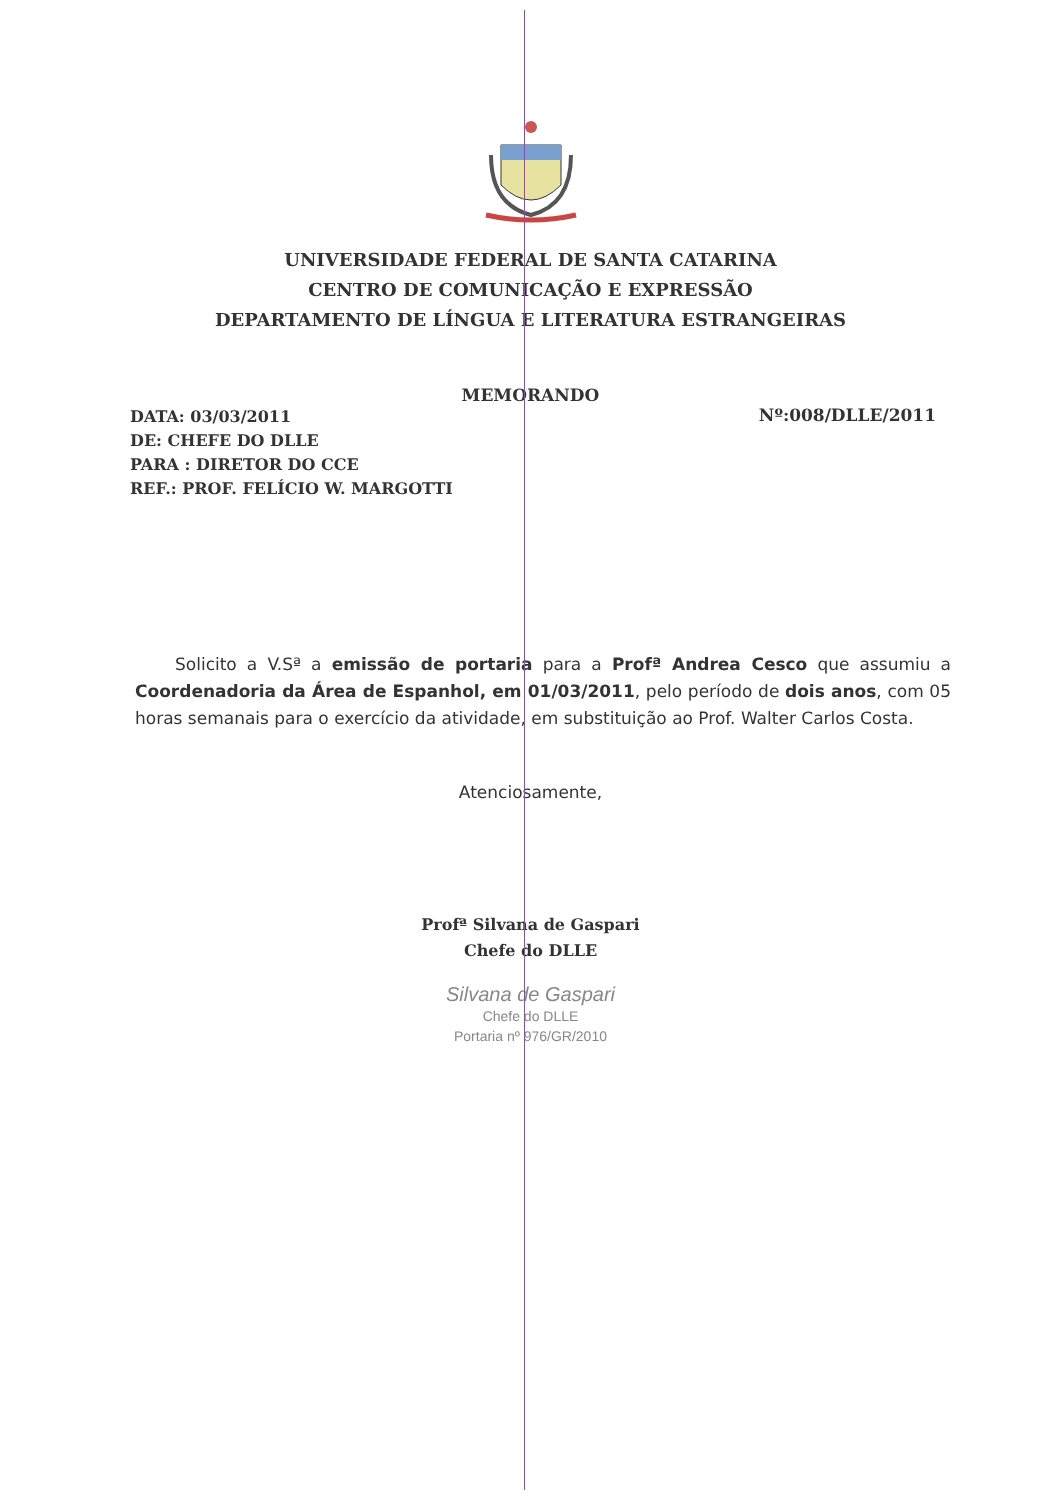UNIVERSIDADE FEDERAL DE SANTA CATARINA
CENTRO DE COMUNICAÇÃO E EXPRESSÃO
DEPARTAMENTO DE LÍNGUA E LITERATURA ESTRANGEIRAS
MEMORANDO
DATA: 03/03/2011
DE: CHEFE DO DLLE
PARA : DIRETOR DO CCE
REF.: PROF. FELÍCIO W. MARGOTTI
Nº:008/DLLE/2011
Solicito a V.Sª a emissão de portaria para a Profª Andrea Cesco que assumiu a Coordenadoria da Área de Espanhol, em 01/03/2011, pelo período de dois anos, com 05 horas semanais para o exercício da atividade, em substituição ao Prof. Walter Carlos Costa.
Atenciosamente,
Profª Silvana de Gaspari
Chefe do DLLE
Silvana de Gaspari
Chefe do DLLE
Portaria nº 976/GR/2010